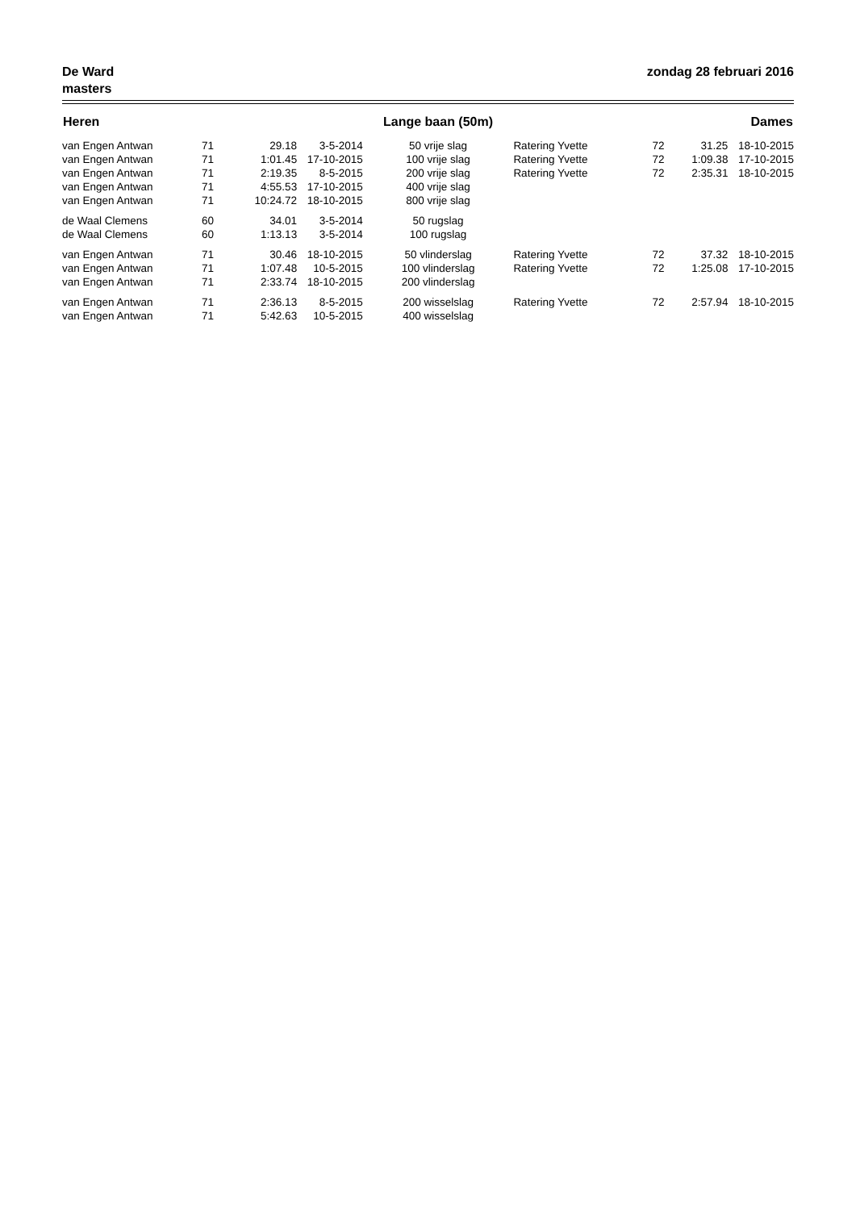De Ward
masters
zondag 28 februari 2016
| Heren | | | | Lange baan (50m) | | | | Dames |
| --- | --- | --- | --- | --- | --- | --- | --- | --- |
| van Engen Antwan | 71 | 29.18 | 3-5-2014 | 50 vrije slag | Ratering Yvette | 72 | 31.25 | 18-10-2015 |
| van Engen Antwan | 71 | 1:01.45 | 17-10-2015 | 100 vrije slag | Ratering Yvette | 72 | 1:09.38 | 17-10-2015 |
| van Engen Antwan | 71 | 2:19.35 | 8-5-2015 | 200 vrije slag | Ratering Yvette | 72 | 2:35.31 | 18-10-2015 |
| van Engen Antwan | 71 | 4:55.53 | 17-10-2015 | 400 vrije slag | | | | |
| van Engen Antwan | 71 | 10:24.72 | 18-10-2015 | 800 vrije slag | | | | |
| de Waal Clemens | 60 | 34.01 | 3-5-2014 | 50 rugslag | | | | |
| de Waal Clemens | 60 | 1:13.13 | 3-5-2014 | 100 rugslag | | | | |
| van Engen Antwan | 71 | 30.46 | 18-10-2015 | 50 vlinderslag | Ratering Yvette | 72 | 37.32 | 18-10-2015 |
| van Engen Antwan | 71 | 1:07.48 | 10-5-2015 | 100 vlinderslag | Ratering Yvette | 72 | 1:25.08 | 17-10-2015 |
| van Engen Antwan | 71 | 2:33.74 | 18-10-2015 | 200 vlinderslag | | | | |
| van Engen Antwan | 71 | 2:36.13 | 8-5-2015 | 200 wisselslag | Ratering Yvette | 72 | 2:57.94 | 18-10-2015 |
| van Engen Antwan | 71 | 5:42.63 | 10-5-2015 | 400 wisselslag | | | | |